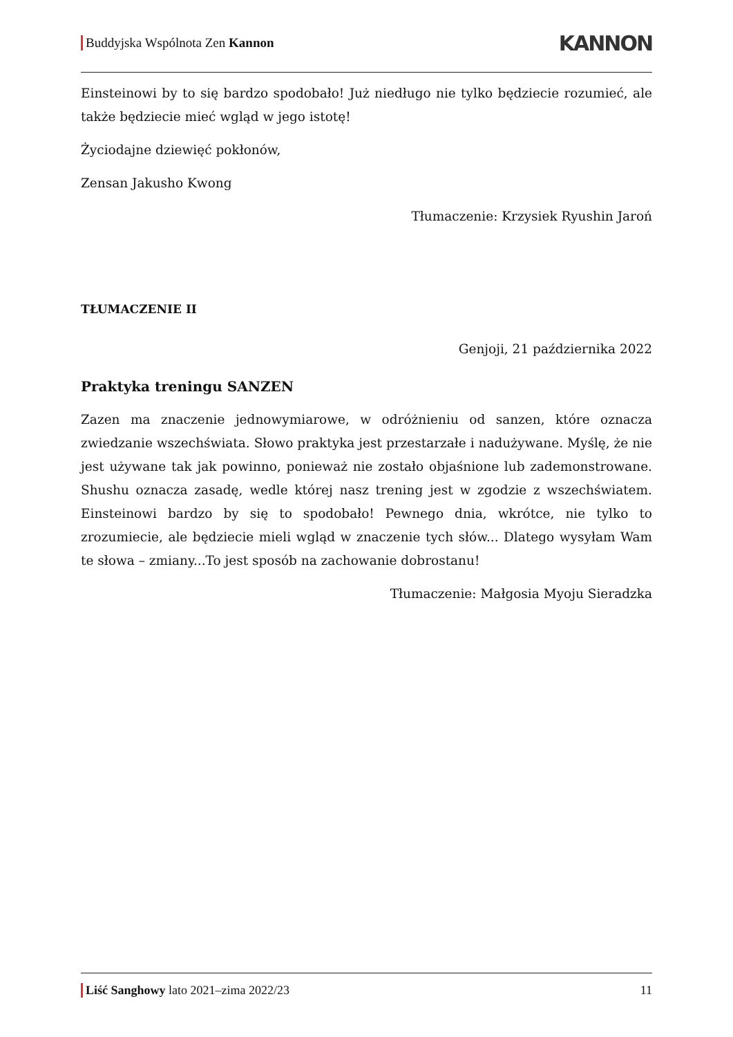Buddyjska Wspólnota Zen Kannon KANNON
Einsteinowi by to się bardzo spodobało! Już niedługo nie tylko będziecie rozumieć, ale także będziecie mieć wgląd w jego istotę!
Życiodajne dziewięć pokłonów,
Zensan Jakusho Kwong
Tłumaczenie: Krzysiek Ryushin Jaroń
TŁUMACZENIE II
Genjoji, 21 października 2022
Praktyka treningu SANZEN
Zazen ma znaczenie jednowymiarowe, w odróżnieniu od sanzen, które oznacza zwiedzanie wszechświata. Słowo praktyka jest przestarzałe i nadużywane. Myślę, że nie jest używane tak jak powinno, ponieważ nie zostało objaśnione lub zademonstrowane. Shushu oznacza zasadę, wedle której nasz trening jest w zgodzie z wszechświatem. Einsteinowi bardzo by się to spodobało! Pewnego dnia, wkrótce, nie tylko to zrozumiecie, ale będziecie mieli wgląd w znaczenie tych słów... Dlatego wysyłam Wam te słowa – zmiany...To jest sposób na zachowanie dobrostanu!
Tłumaczenie: Małgosia Myoju Sieradzka
Liść Sanghowy lato 2021–zima 2022/23 11